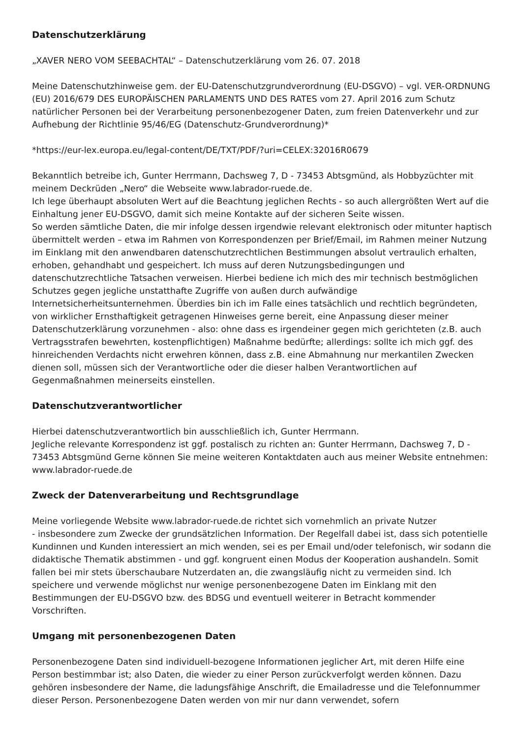Datenschutzerklärung
„XAVER NERO VOM SEEBACHTAL“ – Datenschutzerklärung vom 26. 07. 2018
Meine Datenschutzhinweise gem. der EU-Datenschutzgrundverordnung (EU-DSGVO) – vgl. VER-ORDNUNG (EU) 2016/679 DES EUROPÄISCHEN PARLAMENTS UND DES RATES vom 27. April 2016 zum Schutz natürlicher Personen bei der Verarbeitung personenbezogener Daten, zum freien Datenverkehr und zur Aufhebung der Richtlinie 95/46/EG (Datenschutz-Grundverordnung)*
*https://eur-lex.europa.eu/legal-content/DE/TXT/PDF/?uri=CELEX:32016R0679
Bekanntlich betreibe ich, Gunter Herrmann, Dachsweg 7, D - 73453 Abtsgmünd, als Hobbyzüchter mit meinem Deckrüden „Nero“ die Webseite www.labrador-ruede.de.
Ich lege überhaupt absoluten Wert auf die Beachtung jeglichen Rechts - so auch allergrößten Wert auf die Einhaltung jener EU-DSGVO, damit sich meine Kontakte auf der sicheren Seite wissen.
So werden sämtliche Daten, die mir infolge dessen irgendwie relevant elektronisch oder mitunter haptisch übermittelt werden – etwa im Rahmen von Korrespondenzen per Brief/Email, im Rahmen meiner Nutzung im Einklang mit den anwendbaren datenschutzrechtlichen Bestimmungen absolut vertraulich erhalten, erhoben, gehandhabt und gespeichert. Ich muss auf deren Nutzungsbedingungen und datenschutzrechtliche Tatsachen verweisen. Hierbei bediene ich mich des mir technisch bestmöglichen Schutzes gegen jegliche unstatthafte Zugriffe von außen durch aufwändige Internetsicherheitsunternehmen. Überdies bin ich im Falle eines tatsächlich und rechtlich begründeten, von wirklicher Ernsthaftigkeit getragenen Hinweises gerne bereit, eine Anpassung dieser meiner Datenschutzerklärung vorzunehmen - also: ohne dass es irgendeiner gegen mich gerichteten (z.B. auch Vertragsstrafen bewehrten, kostenpflichtigen) Maßnahme bedürfte; allerdings: sollte ich mich ggf. des hinreichenden Verdachts nicht erwehren können, dass z.B. eine Abmahnung nur merkantilen Zwecken dienen soll, müssen sich der Verantwortliche oder die dieser halben Verantwortlichen auf Gegenmaßnahmen meinerseits einstellen.
Datenschutzverantwortlicher
Hierbei datenschutzverantwortlich bin ausschließlich ich, Gunter Herrmann.
Jegliche relevante Korrespondenz ist ggf. postalisch zu richten an: Gunter Herrmann, Dachsweg 7, D - 73453 Abtsgmünd Gerne können Sie meine weiteren Kontaktdaten auch aus meiner Website entnehmen: www.labrador-ruede.de
Zweck der Datenverarbeitung und Rechtsgrundlage
Meine vorliegende Website www.labrador-ruede.de richtet sich vornehmlich an private Nutzer
- insbesondere zum Zwecke der grundsätzlichen Information. Der Regelfall dabei ist, dass sich potentielle Kundinnen und Kunden interessiert an mich wenden, sei es per Email und/oder telefonisch, wir sodann die didaktische Thematik abstimmen - und ggf. kongruent einen Modus der Kooperation aushandeln. Somit fallen bei mir stets überschaubare Nutzerdaten an, die zwangsläufig nicht zu vermeiden sind. Ich speichere und verwende möglichst nur wenige personenbezogene Daten im Einklang mit den Bestimmungen der EU-DSGVO bzw. des BDSG und eventuell weiterer in Betracht kommender Vorschriften.
Umgang mit personenbezogenen Daten
Personenbezogene Daten sind individuell-bezogene Informationen jeglicher Art, mit deren Hilfe eine Person bestimmbar ist; also Daten, die wieder zu einer Person zurückverfolgt werden können. Dazu gehören insbesondere der Name, die ladungsfähige Anschrift, die Emailadresse und die Telefonnummer dieser Person. Personenbezogene Daten werden von mir nur dann verwendet, sofern